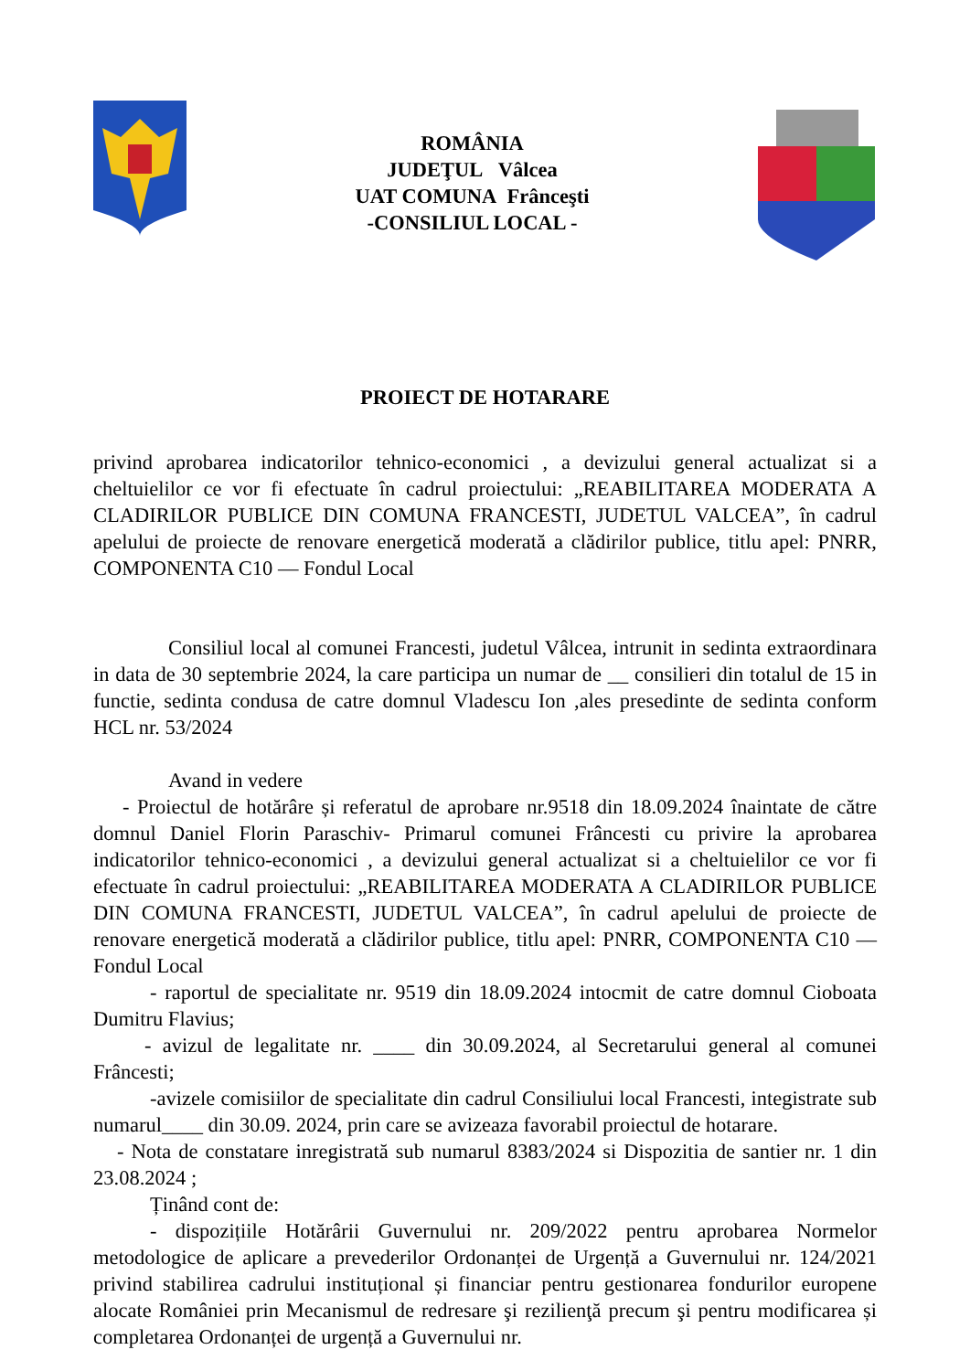ROMÂNIA
JUDEŢUL Vâlcea
UAT COMUNA Frânceşti
-CONSILIUL LOCAL -
PROIECT DE HOTARARE
privind aprobarea indicatorilor tehnico-economici , a devizului general actualizat si a cheltuielilor ce vor fi efectuate în cadrul proiectului: „REABILITAREA MODERATA A CLADIRILOR PUBLICE DIN COMUNA FRANCESTI, JUDETUL VALCEA”, în cadrul apelului de proiecte de renovare energetică moderată a clădirilor publice, titlu apel: PNRR, COMPONENTA C10 — Fondul Local
Consiliul local al comunei Francesti, judetul Vâlcea, intrunit in sedinta extraordinara in data de 30 septembrie 2024, la care participa un numar de __ consilieri din totalul de 15 in functie, sedinta condusa de catre domnul Vladescu Ion ,ales presedinte de sedinta conform HCL nr. 53/2024
Avand in vedere
- Proiectul de hotărâre și referatul de aprobare nr.9518 din 18.09.2024 înaintate de către domnul Daniel Florin Paraschiv- Primarul comunei Frâncesti cu privire la aprobarea indicatorilor tehnico-economici , a devizului general actualizat si a cheltuielilor ce vor fi efectuate în cadrul proiectului: „REABILITAREA MODERATA A CLADIRILOR PUBLICE DIN COMUNA FRANCESTI, JUDETUL VALCEA”, în cadrul apelului de proiecte de renovare energetică moderată a clădirilor publice, titlu apel: PNRR, COMPONENTA C10 — Fondul Local
- raportul de specialitate nr. 9519 din 18.09.2024 intocmit de catre domnul Cioboata Dumitru Flavius;
- avizul de legalitate nr. ____ din 30.09.2024, al Secretarului general al comunei Frâncesti;
-avizele comisiilor de specialitate din cadrul Consiliului local Francesti, integistrate sub numarul____ din 30.09. 2024, prin care se avizeaza favorabil proiectul de hotarare.
- Nota de constatare inregistrată sub numarul 8383/2024 si Dispozitia de santier nr. 1 din 23.08.2024 ;
Ținând cont de:
- dispozițiile Hotărârii Guvernului nr. 209/2022 pentru aprobarea Normelor metodologice de aplicare a prevederilor Ordonanței de Urgență a Guvernului nr. 124/2021 privind stabilirea cadrului instituțional și financiar pentru gestionarea fondurilor europene alocate României prin Mecanismul de redresare şi rezilienţă precum şi pentru modificarea și completarea Ordonanței de urgență a Guvernului nr.